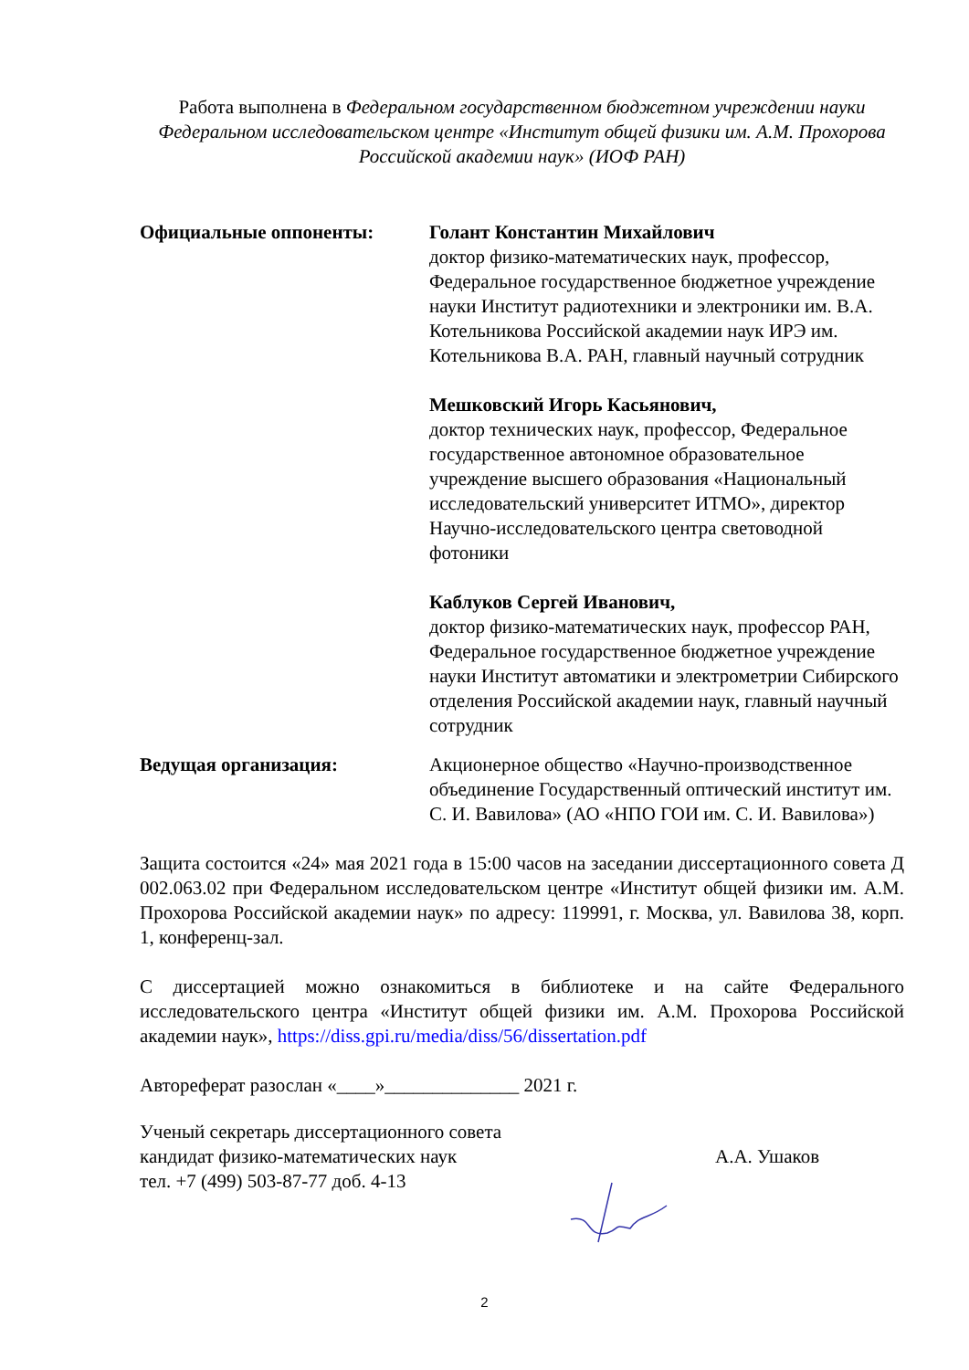Работа выполнена в Федеральном государственном бюджетном учреждении науки Федеральном исследовательском центре «Институт общей физики им. А.М. Прохорова Российской академии наук» (ИОФ РАН)
Официальные оппоненты: Голант Константин Михайлович
доктор физико-математических наук, профессор, Федеральное государственное бюджетное учреждение науки Институт радиотехники и электроники им. В.А. Котельникова Российской академии наук ИРЭ им. Котельникова В.А. РАН, главный научный сотрудник
Мешковский Игорь Касьянович,
доктор технических наук, профессор, Федеральное государственное автономное образовательное учреждение высшего образования «Национальный исследовательский университет ИТМО», директор Научно-исследовательского центра световодной фотоники
Каблуков Сергей Иванович,
доктор физико-математических наук, профессор РАН, Федеральное государственное бюджетное учреждение науки Институт автоматики и электрометрии Сибирского отделения Российской академии наук, главный научный сотрудник
Ведущая организация: Акционерное общество «Научно-производственное объединение Государственный оптический институт им. С. И. Вавилова» (АО «НПО ГОИ им. С. И. Вавилова»)
Защита состоится «24» мая 2021 года в 15:00 часов на заседании диссертационного совета Д 002.063.02 при Федеральном исследовательском центре «Институт общей физики им. А.М. Прохорова Российской академии наук» по адресу: 119991, г. Москва, ул. Вавилова 38, корп. 1, конференц-зал.
С диссертацией можно ознакомиться в библиотеке и на сайте Федерального исследовательского центра «Институт общей физики им. А.М. Прохорова Российской академии наук», https://diss.gpi.ru/media/diss/56/dissertation.pdf
Автореферат разослан «____»______________ 2021 г.
Ученый секретарь диссертационного совета
кандидат физико-математических наук
тел. +7 (499) 503-87-77 доб. 4-13
А.А. Ушаков
2